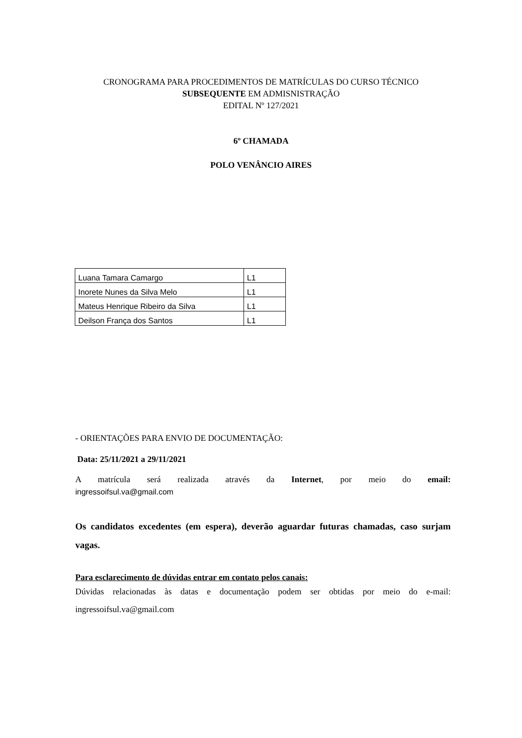CRONOGRAMA PARA PROCEDIMENTOS DE MATRÍCULAS DO CURSO TÉCNICO
SUBSEQUENTE EM ADMISNISTRAÇÃO
EDITAL Nº 127/2021
6º CHAMADA
POLO VENÂNCIO AIRES
| Luana Tamara Camargo | L1 |
| Inorete Nunes da Silva Melo | L1 |
| Mateus Henrique Ribeiro da Silva | L1 |
| Deilson França dos Santos | L1 |
- ORIENTAÇÕES PARA ENVIO DE DOCUMENTAÇÃO:
Data: 25/11/2021 a 29/11/2021
A matrícula será realizada através da Internet, por meio do email:
ingressoifsul.va@gmail.com
Os candidatos excedentes (em espera), deverão aguardar futuras chamadas, caso surjam vagas.
Para esclarecimento de dúvidas entrar em contato pelos canais:
Dúvidas relacionadas às datas e documentação podem ser obtidas por meio do e-mail: ingressoifsul.va@gmail.com